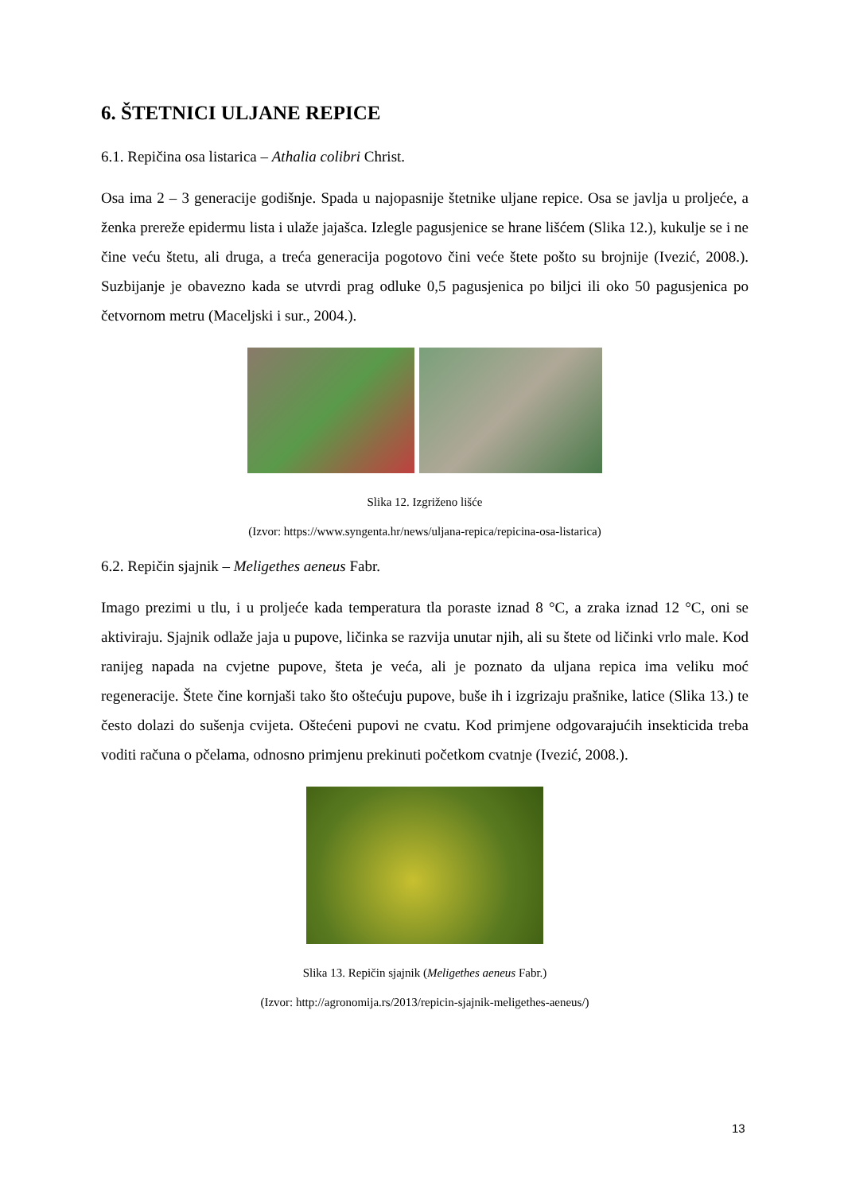6. ŠTETNICI ULJANE REPICE
6.1. Repičina osa listarica – Athalia colibri Christ.
Osa ima 2 – 3 generacije godišnje. Spada u najopasnije štetnike uljane repice. Osa se javlja u proljeće, a ženka prereže epidermu lista i ulaže jajašca. Izlegle pagusjenice se hrane lišćem (Slika 12.), kukulje se i ne čine veću štetu, ali druga, a treća generacija pogotovo čini veće štete pošto su brojnije (Ivezić, 2008.). Suzbijanje je obavezno kada se utvrdi prag odluke 0,5 pagusjenica po biljci ili oko 50 pagusjenica po četvornom metru (Maceljski i sur., 2004.).
Slika 12. Izgriženo lišće
(Izvor: https://www.syngenta.hr/news/uljana-repica/repicina-osa-listarica)
6.2. Repičin sjajnik – Meligethes aeneus Fabr.
Imago prezimi u tlu, i u proljeće kada temperatura tla poraste iznad 8 °C, a zraka iznad 12 °C, oni se aktiviraju. Sjajnik odlaže jaja u pupove, ličinka se razvija unutar njih, ali su štete od ličinki vrlo male. Kod ranijeg napada na cvjetne pupove, šteta je veća, ali je poznato da uljana repica ima veliku moć regeneracije. Štete čine kornjaši tako što oštećuju pupove, buše ih i izgrizaju prašnike, latice (Slika 13.) te često dolazi do sušenja cvijeta. Oštećeni pupovi ne cvatu. Kod primjene odgovarajućih insekticida treba voditi računa o pčelama, odnosno primjenu prekinuti početkom cvatnje (Ivezić, 2008.).
Slika 13. Repičin sjajnik (Meligethes aeneus Fabr.)
(Izvor: http://agronomija.rs/2013/repicin-sjajnik-meligethes-aeneus/)
13